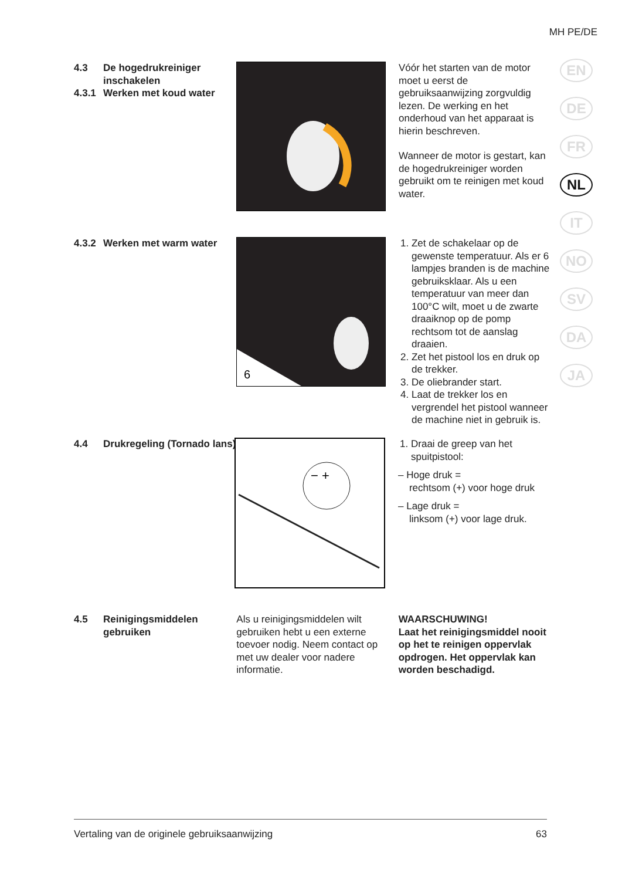MH PE/DE
EN
DE
FR
NL
IT
NO
SV
DA
JA
4.3 De hogedrukreiniger inschakelen
4.3.1 Werken met koud water
Vóór het starten van de motor moet u eerst de gebruiksaanwijzing zorgvuldig lezen. De werking en het onderhoud van het apparaat is hierin beschreven.
Wanneer de motor is gestart, kan de hogedrukreiniger worden gebruikt om te reinigen met koud water.
4.3.2 Werken met warm water
6
1. Zet de schakelaar op de gewenste temperatuur. Als er 6 lampjes branden is de machine gebruiksklaar. Als u een temperatuur van meer dan 100°C wilt, moet u de zwarte draaiknop op de pomp rechtsom tot de aanslag draaien.
2. Zet het pistool los en druk op de trekker.
3. De oliebrander start.
4. Laat de trekker los en vergrendel het pistool wanneer de machine niet in gebruik is.
4.4 Drukregeling (Tornado lans)
− +
1. Draai de greep van het spuitpistool:
– Hoge druk =
rechtsom (+) voor hoge druk
– Lage druk =
linksom (+) voor lage druk.
4.5 Reinigingsmiddelen gebruiken
Als u reinigingsmiddelen wilt gebruiken hebt u een externe toevoer nodig. Neem contact op met uw dealer voor nadere informatie.
WAARSCHUWING!
Laat het reinigingsmiddel nooit op het te reinigen oppervlak opdrogen. Het oppervlak kan worden beschadigd.
Vertaling van de originele gebruiksaanwijzing 63